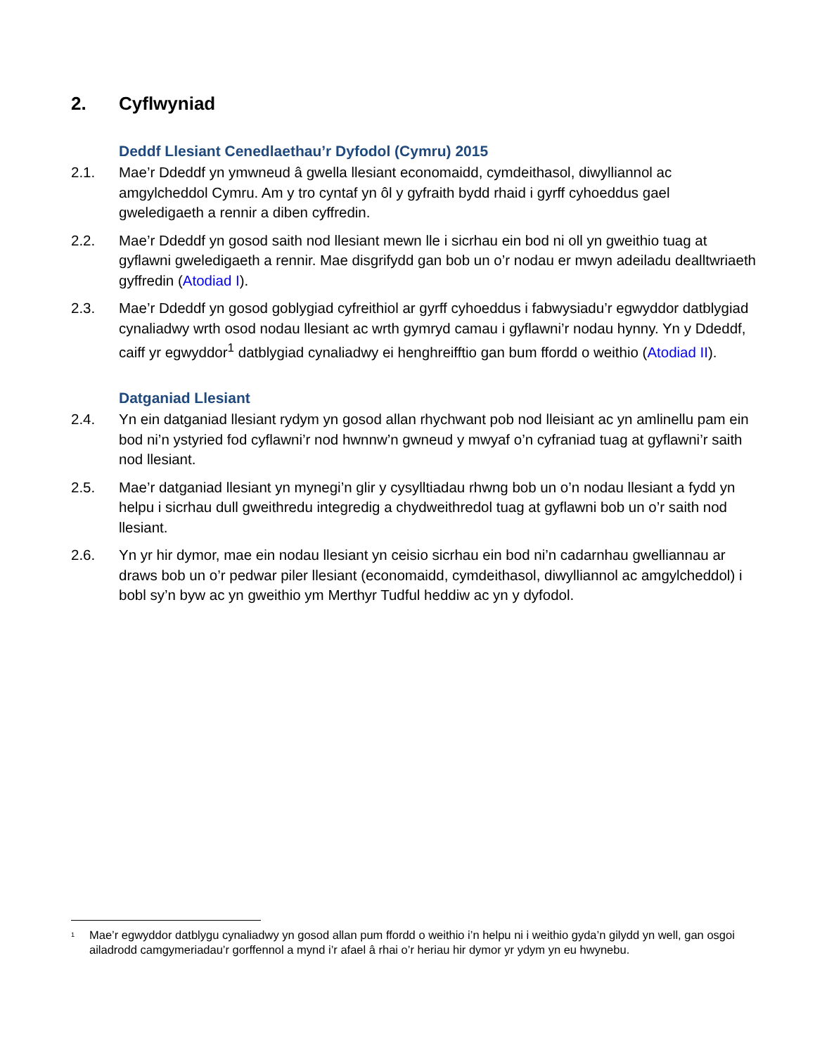2. Cyflwyniad
Deddf Llesiant Cenedlaethau’r Dyfodol (Cymru) 2015
2.1. Mae’r Ddeddf yn ymwneud â gwella llesiant economaidd, cymdeithasol, diwylliannol ac amgylcheddol Cymru. Am y tro cyntaf yn ôl y gyfraith bydd rhaid i gyrff cyhoeddus gael gweledigaeth a rennir a diben cyffredin.
2.2. Mae’r Ddeddf yn gosod saith nod llesiant mewn lle i sicrhau ein bod ni oll yn gweithio tuag at gyflawni gweledigaeth a rennir. Mae disgrifydd gan bob un o’r nodau er mwyn adeiladu dealltwriaeth gyffredin (Atodiad I).
2.3. Mae’r Ddeddf yn gosod goblygiad cyfreithiol ar gyrff cyhoeddus i fabwysiadu’r egwyddor datblygiad cynaliadwy wrth osod nodau llesiant ac wrth gymryd camau i gyflawni’r nodau hynny. Yn y Ddeddf, caiff yr egwyddor<sup>1</sup> datblygiad cynaliadwy ei henghreifftio gan bum ffordd o weithio (Atodiad II).
Datganiad Llesiant
2.4. Yn ein datganiad llesiant rydym yn gosod allan rhychwant pob nod lleisiant ac yn amlinellu pam ein bod ni’n ystyried fod cyflawni’r nod hwnnw’n gwneud y mwyaf o’n cyfraniad tuag at gyflawni’r saith nod llesiant.
2.5. Mae’r datganiad llesiant yn mynegi’n glir y cysylltiadau rhwng bob un o’n nodau llesiant a fydd yn helpu i sicrhau dull gweithredu integredig a chydweithredol tuag at gyflawni bob un o’r saith nod llesiant.
2.6. Yn yr hir dymor, mae ein nodau llesiant yn ceisio sicrhau ein bod ni’n cadarnhau gwelliannau ar draws bob un o’r pedwar piler llesiant (economaidd, cymdeithasol, diwylliannol ac amgylcheddol) i bobl sy’n byw ac yn gweithio ym Merthyr Tudful heddiw ac yn y dyfodol.
<sup>1</sup>
Mae’r egwyddor datblygu cynaliadwy yn gosod allan pum ffordd o weithio i’n helpu ni i weithio gyda’n gilydd yn well, gan osgoi ailadrodd camgymeriadau’r gorffennol a mynd i’r afael â rhai o’r heriau hir dymor yr ydym yn eu hwynebu.